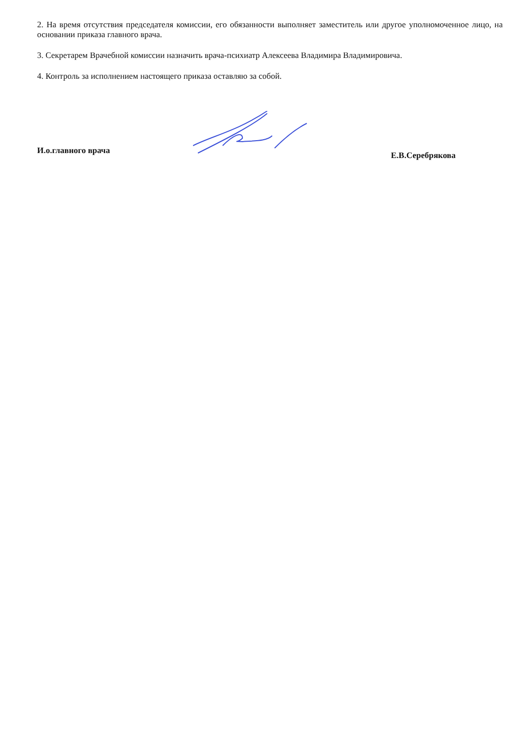2. На время отсутствия председателя комиссии, его обязанности выполняет заместитель или другое уполномоченное лицо, на основании приказа главного врача.
3. Секретарем Врачебной комиссии назначить врача-психиатр Алексеева Владимира Владимировича.
4. Контроль за исполнением настоящего приказа оставляю за собой.
И.о.главного врача
Е.В.Серебрякова